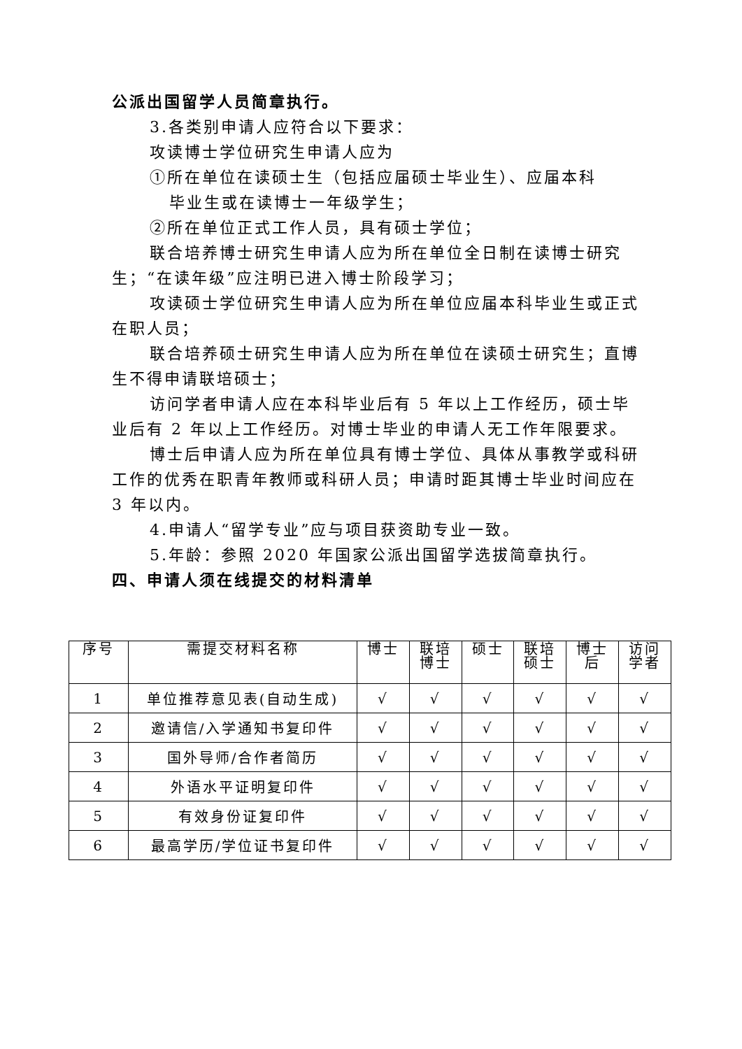公派出国留学人员简章执行。
3.各类别申请人应符合以下要求：
攻读博士学位研究生申请人应为
①所在单位在读硕士生（包括应届硕士毕业生）、应届本科
毕业生或在读博士一年级学生；
②所在单位正式工作人员，具有硕士学位；
联合培养博士研究生申请人应为所在单位全日制在读博士研究生；“在读年级”应注明已进入博士阶段学习；
攻读硕士学位研究生申请人应为所在单位应届本科毕业生或正式在职人员；
联合培养硕士研究生申请人应为所在单位在读硕士研究生；直博生不得申请联培硕士；
访问学者申请人应在本科毕业后有 5 年以上工作经历，硕士毕业后有 2 年以上工作经历。对博士毕业的申请人无工作年限要求。
博士后申请人应为所在单位具有博士学位、具体从事教学或科研工作的优秀在职青年教师或科研人员；申请时距其博士毕业时间应在 3 年以内。
4.申请人“留学专业”应与项目获资助专业一致。
5.年龄：参照 2020 年国家公派出国留学选拔简章执行。
四、申请人须在线提交的材料清单
| 序号 | 需提交材料名称 | 博士 | 联培 博士 | 硕士 | 联培 硕士 | 博士 后 | 访问 学者 |
| --- | --- | --- | --- | --- | --- | --- | --- |
| 1 | 单位推荐意见表(自动生成) | √ | √ | √ | √ | √ | √ |
| 2 | 邀请信/入学通知书复印件 | √ | √ | √ | √ | √ | √ |
| 3 | 国外导师/合作者简历 | √ | √ | √ | √ | √ | √ |
| 4 | 外语水平证明复印件 | √ | √ | √ | √ | √ | √ |
| 5 | 有效身份证复印件 | √ | √ | √ | √ | √ | √ |
| 6 | 最高学历/学位证书复印件 | √ | √ | √ | √ | √ | √ |